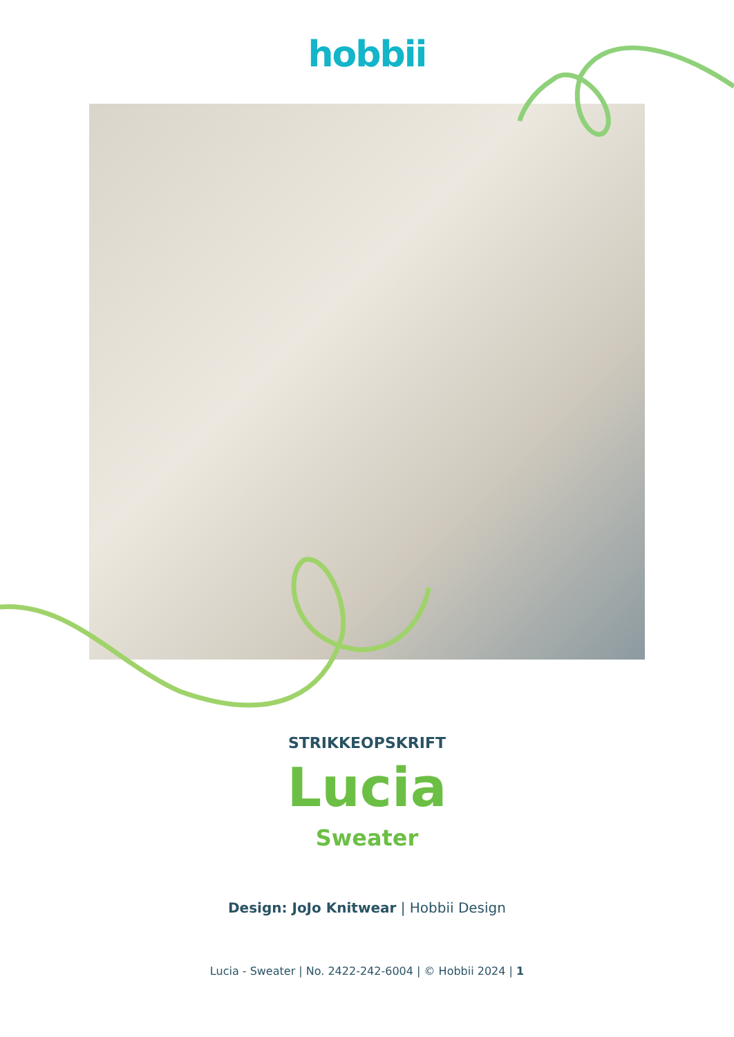hobbii
STRIKKEOPSKRIFT
Lucia
Sweater
Design: JoJo Knitwear | Hobbii Design
Lucia - Sweater | No. 2422-242-6004 | © Hobbii 2024 | 1